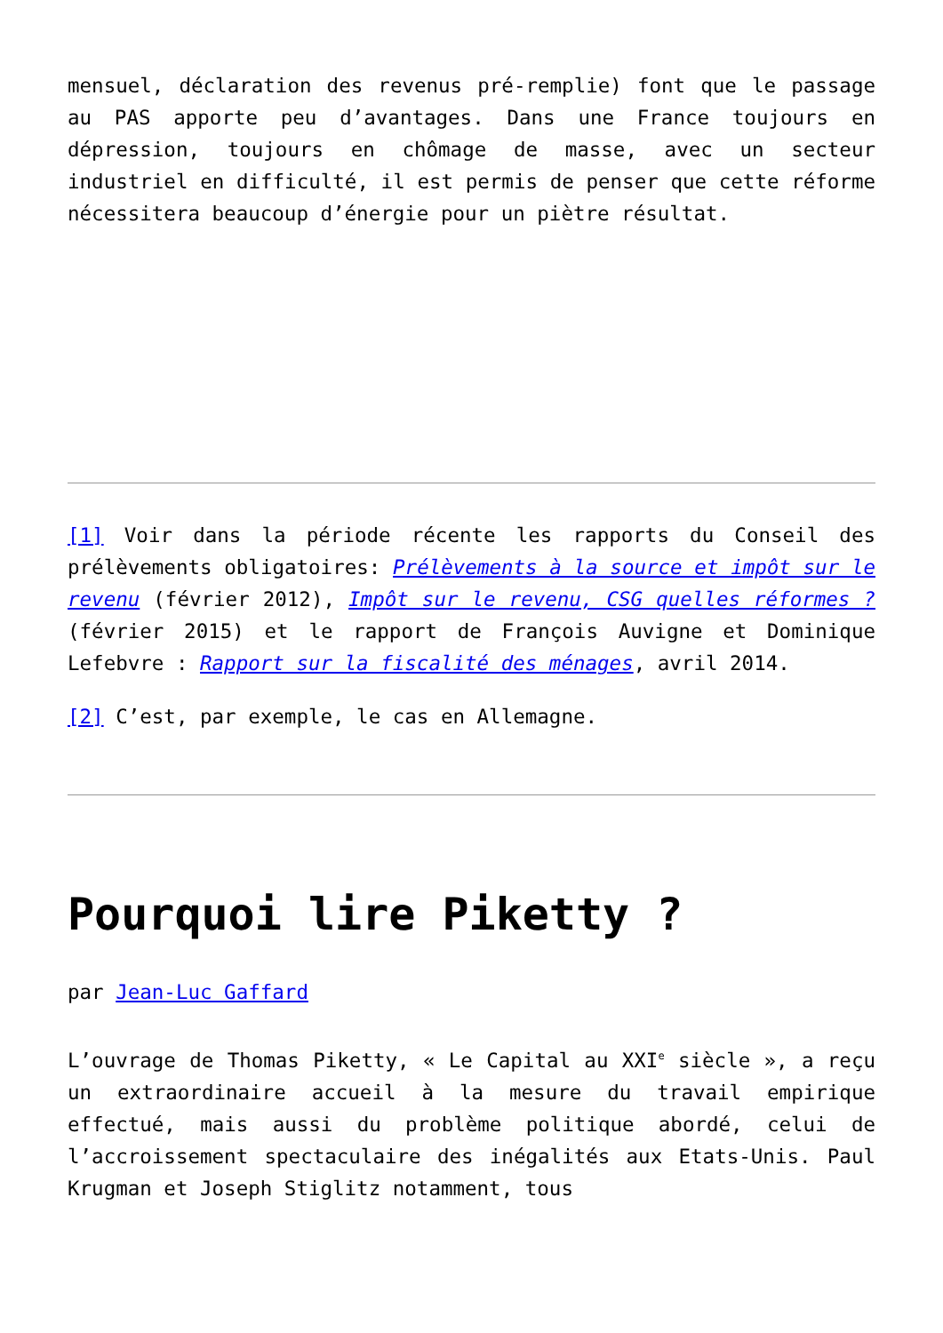mensuel, déclaration des revenus pré-remplie) font que le passage au PAS apporte peu d’avantages. Dans une France toujours en dépression, toujours en chômage de masse, avec un secteur industriel en difficulté, il est permis de penser que cette réforme nécessitera beaucoup d’énergie pour un piètre résultat.
[1] Voir dans la période récente les rapports du Conseil des prélèvements obligatoires: Prélèvements à la source et impôt sur le revenu (février 2012), Impôt sur le revenu, CSG quelles réformes ? (février 2015) et le rapport de François Auvigne et Dominique Lefebvre : Rapport sur la fiscalité des ménages, avril 2014.
[2] C’est, par exemple, le cas en Allemagne.
Pourquoi lire Piketty ?
par Jean-Luc Gaffard
L’ouvrage de Thomas Piketty, « Le Capital au XXI<sup>e</sup> siècle », a reçu un extraordinaire accueil à la mesure du travail empirique effectué, mais aussi du problème politique abordé, celui de l’accroissement spectaculaire des inégalités aux Etats-Unis. Paul Krugman et Joseph Stiglitz notamment, tous